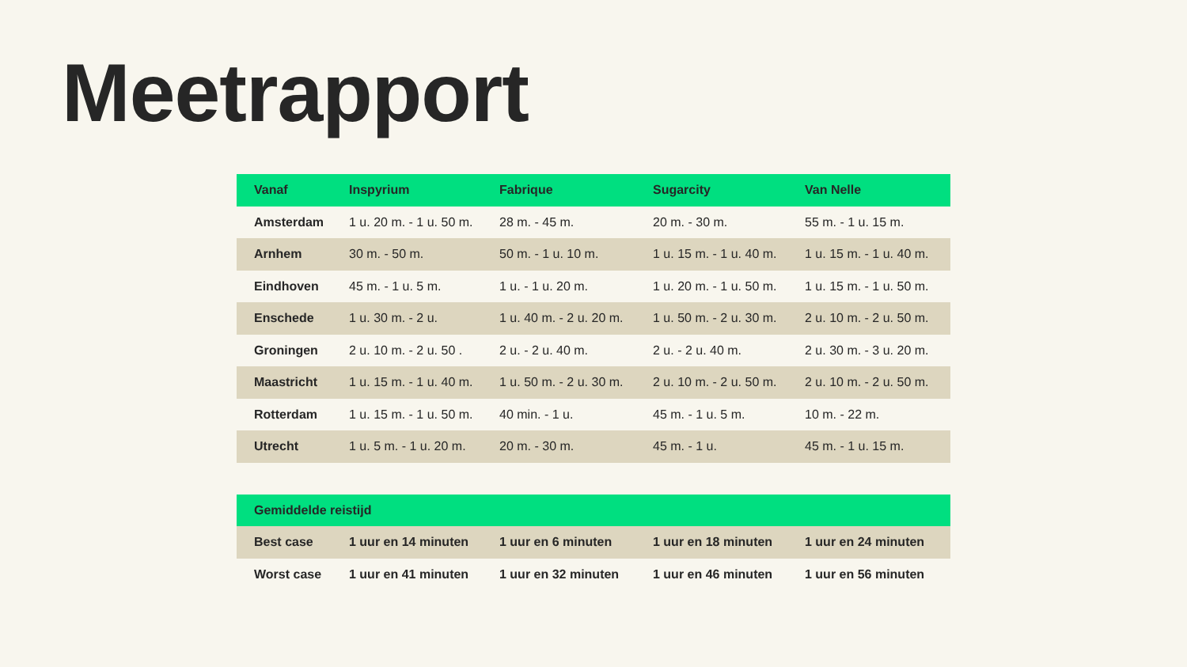Meetrapport
| Vanaf | Inspyrium | Fabrique | Sugarcity | Van Nelle |
| --- | --- | --- | --- | --- |
| Amsterdam | 1 u. 20 m. - 1 u. 50 m. | 28 m. - 45 m. | 20 m. - 30 m. | 55 m. - 1 u. 15 m. |
| Arnhem | 30 m. - 50 m. | 50 m. - 1 u. 10 m. | 1 u. 15 m. - 1 u. 40 m. | 1 u. 15 m. - 1 u. 40 m. |
| Eindhoven | 45 m. - 1 u. 5 m. | 1 u. - 1 u. 20 m. | 1 u. 20 m. - 1 u. 50 m. | 1 u. 15 m. - 1 u. 50 m. |
| Enschede | 1 u. 30 m. - 2 u. | 1 u. 40 m. - 2 u. 20 m. | 1 u. 50 m. - 2 u. 30 m. | 2 u. 10 m. - 2 u. 50 m. |
| Groningen | 2 u. 10 m. - 2 u. 50 . | 2 u. - 2 u. 40 m. | 2 u. - 2 u. 40 m. | 2 u. 30 m. - 3 u. 20 m. |
| Maastricht | 1 u. 15 m. - 1 u. 40 m. | 1 u. 50 m. - 2 u. 30 m. | 2 u. 10 m. - 2 u. 50 m. | 2 u. 10 m. - 2 u. 50 m. |
| Rotterdam | 1 u. 15 m. - 1 u. 50 m. | 40 min. - 1 u. | 45 m. - 1 u. 5 m. | 10 m. - 22 m. |
| Utrecht | 1 u. 5 m. - 1 u. 20 m. | 20 m. - 30 m. | 45 m. - 1 u. | 45 m. - 1 u. 15 m. |
| Gemiddelde reistijd | | | | |
| --- | --- | --- | --- | --- |
| Best case | 1 uur en 14 minuten | 1 uur en 6 minuten | 1 uur en 18 minuten | 1 uur en 24 minuten |
| Worst case | 1 uur en 41 minuten | 1 uur en 32 minuten | 1 uur en 46 minuten | 1 uur en 56 minuten |